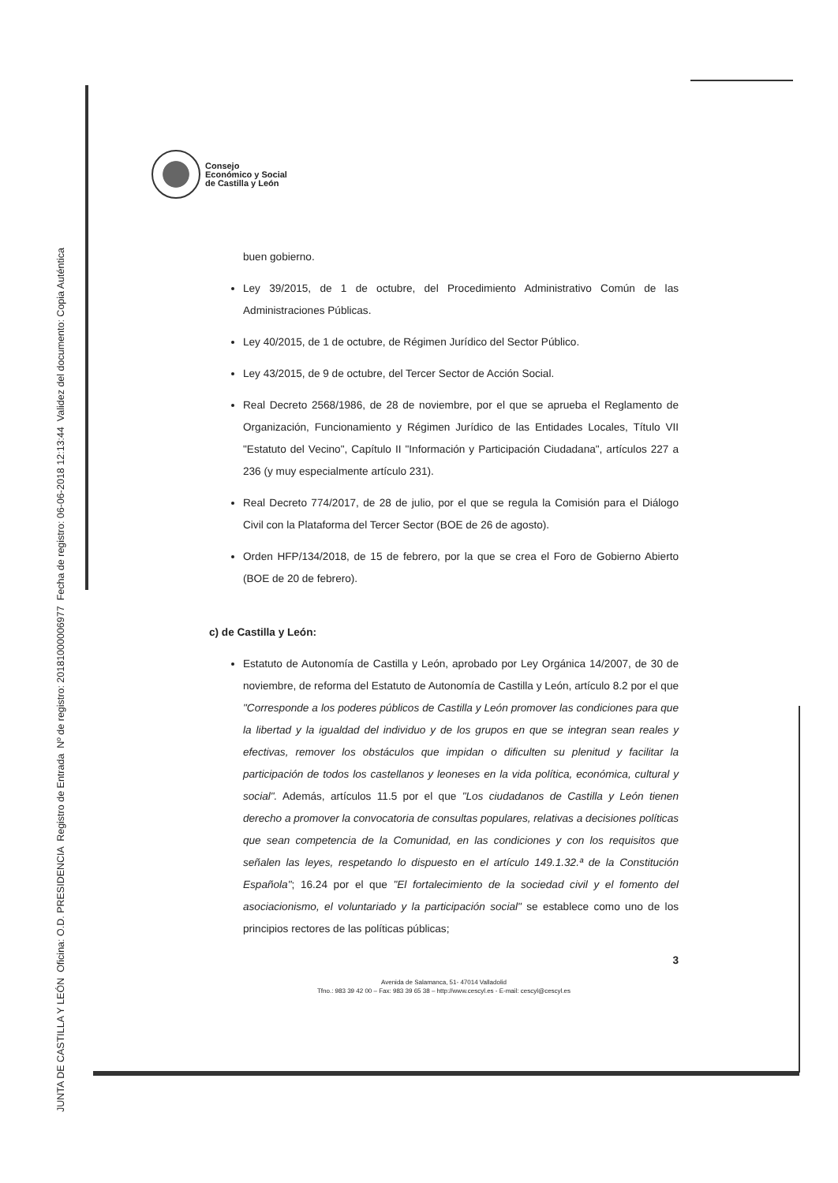JUNTA DE CASTILLA Y LEÓN Oficina: O.D. PRESIDENCIA Registro de Entrada Nº de registro: 20181000006977 Fecha de registro: 06-06-2018 12:13:44 Validez del documento: Copia Auténtica
Consejo
Económico y Social
de Castilla y León
buen gobierno.
Ley 39/2015, de 1 de octubre, del Procedimiento Administrativo Común de las Administraciones Públicas.
Ley 40/2015, de 1 de octubre, de Régimen Jurídico del Sector Público.
Ley 43/2015, de 9 de octubre, del Tercer Sector de Acción Social.
Real Decreto 2568/1986, de 28 de noviembre, por el que se aprueba el Reglamento de Organización, Funcionamiento y Régimen Jurídico de las Entidades Locales, Título VII "Estatuto del Vecino", Capítulo II "Información y Participación Ciudadana", artículos 227 a 236 (y muy especialmente artículo 231).
Real Decreto 774/2017, de 28 de julio, por el que se regula la Comisión para el Diálogo Civil con la Plataforma del Tercer Sector (BOE de 26 de agosto).
Orden HFP/134/2018, de 15 de febrero, por la que se crea el Foro de Gobierno Abierto (BOE de 20 de febrero).
c) de Castilla y León:
Estatuto de Autonomía de Castilla y León, aprobado por Ley Orgánica 14/2007, de 30 de noviembre, de reforma del Estatuto de Autonomía de Castilla y León, artículo 8.2 por el que "Corresponde a los poderes públicos de Castilla y León promover las condiciones para que la libertad y la igualdad del individuo y de los grupos en que se integran sean reales y efectivas, remover los obstáculos que impidan o dificulten su plenitud y facilitar la participación de todos los castellanos y leoneses en la vida política, económica, cultural y social". Además, artículos 11.5 por el que "Los ciudadanos de Castilla y León tienen derecho a promover la convocatoria de consultas populares, relativas a decisiones políticas que sean competencia de la Comunidad, en las condiciones y con los requisitos que señalen las leyes, respetando lo dispuesto en el artículo 149.1.32.ª de la Constitución Española"; 16.24 por el que "El fortalecimiento de la sociedad civil y el fomento del asociacionismo, el voluntariado y la participación social" se establece como uno de los principios rectores de las políticas públicas;
3
Avenida de Salamanca, 51- 47014 Valladolid
Tfno.: 983 39 42 00 – Fax: 983 39 65 38 – http://www.cescyl.es - E-mail: cescyl@cescyl.es